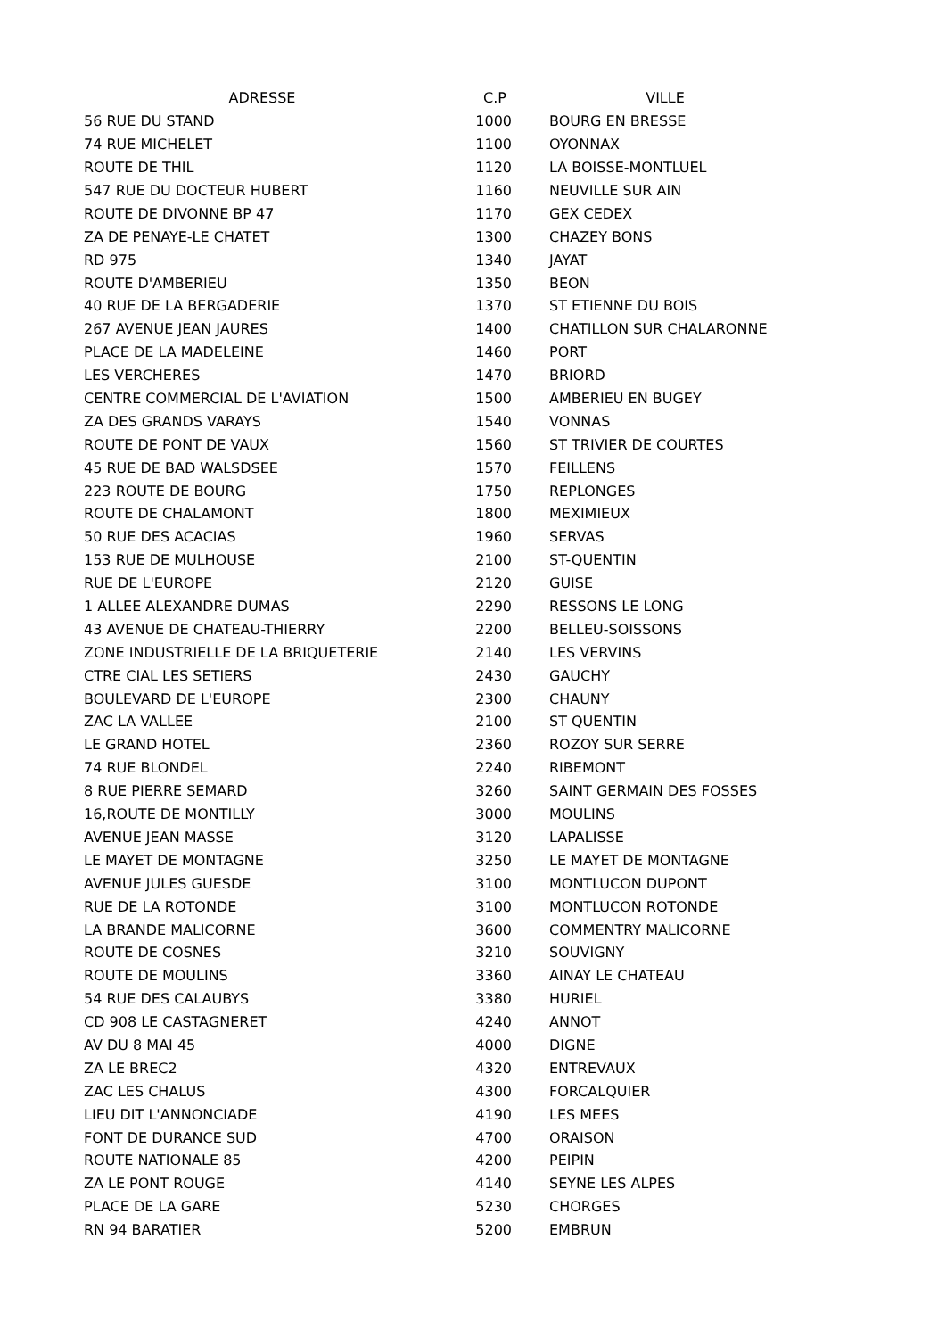| ADRESSE | C.P | VILLE |
| --- | --- | --- |
| 56 RUE DU STAND | 1000 | BOURG EN BRESSE |
| 74 RUE MICHELET | 1100 | OYONNAX |
| ROUTE DE THIL | 1120 | LA BOISSE-MONTLUEL |
| 547 RUE DU DOCTEUR HUBERT | 1160 | NEUVILLE SUR AIN |
| ROUTE DE DIVONNE BP 47 | 1170 | GEX CEDEX |
| ZA DE PENAYE-LE CHATET | 1300 | CHAZEY BONS |
| RD 975 | 1340 | JAYAT |
| ROUTE D'AMBERIEU | 1350 | BEON |
| 40 RUE DE LA BERGADERIE | 1370 | ST ETIENNE DU BOIS |
| 267 AVENUE JEAN JAURES | 1400 | CHATILLON SUR CHALARONNE |
| PLACE DE LA MADELEINE | 1460 | PORT |
| LES VERCHERES | 1470 | BRIORD |
| CENTRE COMMERCIAL DE L'AVIATION | 1500 | AMBERIEU EN BUGEY |
| ZA DES GRANDS VARAYS | 1540 | VONNAS |
| ROUTE DE PONT DE VAUX | 1560 | ST TRIVIER DE COURTES |
| 45 RUE DE BAD WALSDSEE | 1570 | FEILLENS |
| 223 ROUTE DE BOURG | 1750 | REPLONGES |
| ROUTE DE CHALAMONT | 1800 | MEXIMIEUX |
| 50 RUE DES ACACIAS | 1960 | SERVAS |
| 153 RUE DE MULHOUSE | 2100 | ST-QUENTIN |
| RUE DE L'EUROPE | 2120 | GUISE |
| 1 ALLEE ALEXANDRE DUMAS | 2290 | RESSONS LE LONG |
| 43 AVENUE DE CHATEAU-THIERRY | 2200 | BELLEU-SOISSONS |
| ZONE INDUSTRIELLE DE LA BRIQUETERIE | 2140 | LES VERVINS |
| CTRE CIAL LES SETIERS | 2430 | GAUCHY |
| BOULEVARD DE L'EUROPE | 2300 | CHAUNY |
| ZAC LA VALLEE | 2100 | ST QUENTIN |
| LE GRAND HOTEL | 2360 | ROZOY SUR SERRE |
| 74 RUE BLONDEL | 2240 | RIBEMONT |
| 8 RUE PIERRE SEMARD | 3260 | SAINT GERMAIN DES FOSSES |
| 16,ROUTE DE MONTILLY | 3000 | MOULINS |
| AVENUE JEAN MASSE | 3120 | LAPALISSE |
| LE MAYET DE MONTAGNE | 3250 | LE MAYET DE MONTAGNE |
| AVENUE JULES GUESDE | 3100 | MONTLUCON DUPONT |
| RUE DE LA ROTONDE | 3100 | MONTLUCON ROTONDE |
| LA BRANDE MALICORNE | 3600 | COMMENTRY MALICORNE |
| ROUTE DE COSNES | 3210 | SOUVIGNY |
| ROUTE DE MOULINS | 3360 | AINAY LE CHATEAU |
| 54 RUE DES CALAUBYS | 3380 | HURIEL |
| CD 908 LE CASTAGNERET | 4240 | ANNOT |
| AV DU 8 MAI 45 | 4000 | DIGNE |
| ZA LE BREC2 | 4320 | ENTREVAUX |
| ZAC LES CHALUS | 4300 | FORCALQUIER |
| LIEU DIT L'ANNONCIADE | 4190 | LES MEES |
| FONT DE DURANCE SUD | 4700 | ORAISON |
| ROUTE NATIONALE 85 | 4200 | PEIPIN |
| ZA LE PONT ROUGE | 4140 | SEYNE LES ALPES |
| PLACE DE LA GARE | 5230 | CHORGES |
| RN 94 BARATIER | 5200 | EMBRUN |